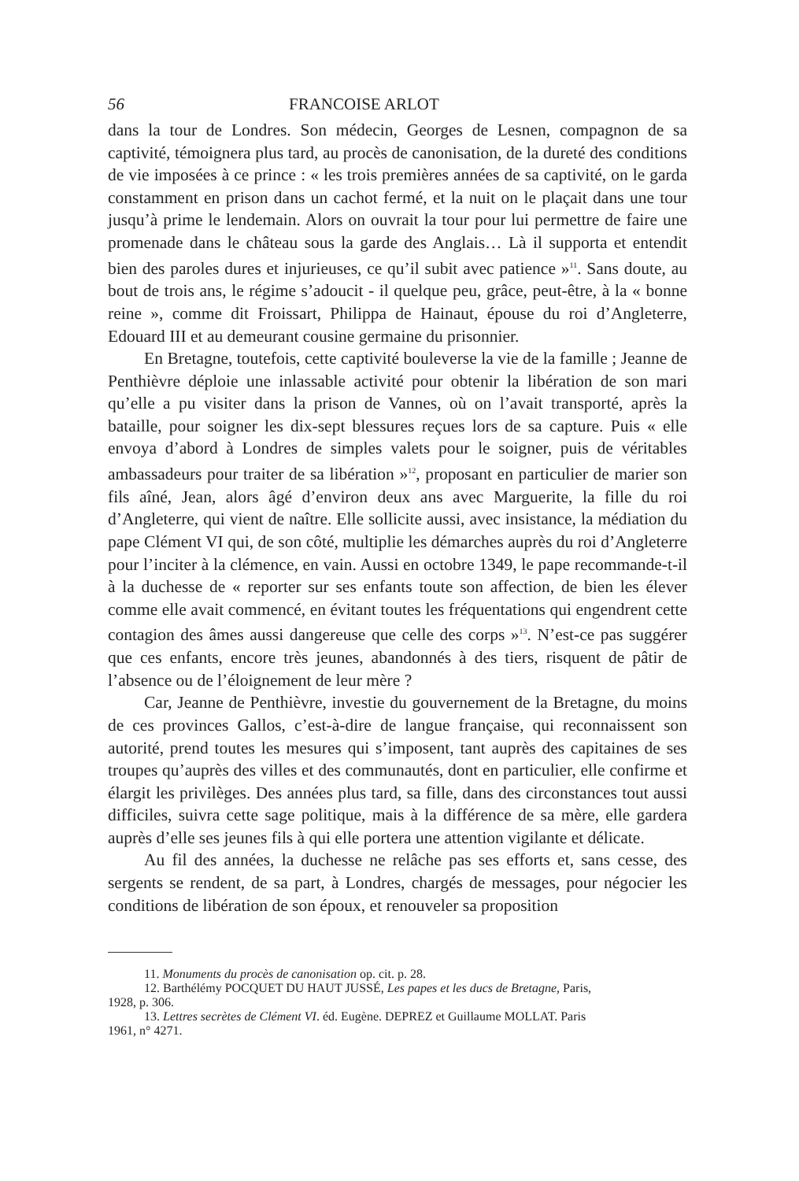56 FRANCOISE ARLOT
dans la tour de Londres. Son médecin, Georges de Lesnen, compagnon de sa captivité, témoignera plus tard, au procès de canonisation, de la dureté des conditions de vie imposées à ce prince : « les trois premières années de sa captivité, on le garda constamment en prison dans un cachot fermé, et la nuit on le plaçait dans une tour jusqu’à prime le lendemain. Alors on ouvrait la tour pour lui permettre de faire une promenade dans le château sous la garde des Anglais… Là il supporta et entendit bien des paroles dures et injurieuses, ce qu’il subit avec patience »<sup>11</sup>. Sans doute, au bout de trois ans, le régime s’adoucit - il quelque peu, grâce, peut-être, à la « bonne reine », comme dit Froissart, Philippa de Hainaut, épouse du roi d’Angleterre, Edouard III et au demeurant cousine germaine du prisonnier.
En Bretagne, toutefois, cette captivité bouleverse la vie de la famille ; Jeanne de Penthièvre déploie une inlassable activité pour obtenir la libération de son mari qu’elle a pu visiter dans la prison de Vannes, où on l’avait transporté, après la bataille, pour soigner les dix-sept blessures reçues lors de sa capture. Puis « elle envoya d’abord à Londres de simples valets pour le soigner, puis de véritables ambassadeurs pour traiter de sa libération »<sup>12</sup>, proposant en particulier de marier son fils aîné, Jean, alors âgé d’environ deux ans avec Marguerite, la fille du roi d’Angleterre, qui vient de naître. Elle sollicite aussi, avec insistance, la médiation du pape Clément VI qui, de son côté, multiplie les démarches auprès du roi d’Angleterre pour l’inciter à la clémence, en vain. Aussi en octobre 1349, le pape recommande-t-il à la duchesse de « reporter sur ses enfants toute son affection, de bien les élever comme elle avait commencé, en évitant toutes les fréquentations qui engendrent cette contagion des âmes aussi dangereuse que celle des corps »<sup>13</sup>. N’est-ce pas suggérer que ces enfants, encore très jeunes, abandonnés à des tiers, risquent de pâtir de l’absence ou de l’éloignement de leur mère ?
Car, Jeanne de Penthièvre, investie du gouvernement de la Bretagne, du moins de ces provinces Gallos, c’est-à-dire de langue française, qui reconnaissent son autorité, prend toutes les mesures qui s’imposent, tant auprès des capitaines de ses troupes qu’auprès des villes et des communautés, dont en particulier, elle confirme et élargit les privilèges. Des années plus tard, sa fille, dans des circonstances tout aussi difficiles, suivra cette sage politique, mais à la différence de sa mère, elle gardera auprès d’elle ses jeunes fils à qui elle portera une attention vigilante et délicate.
Au fil des années, la duchesse ne relâche pas ses efforts et, sans cesse, des sergents se rendent, de sa part, à Londres, chargés de messages, pour négocier les conditions de libération de son époux, et renouveler sa proposition
11. Monuments du procès de canonisation op. cit. p. 28.
12. Barthélémy POCQUET DU HAUT JUSSÉ, Les papes et les ducs de Bretagne, Paris,
1928, p. 306.
13. Lettres secrètes de Clément VI. éd. Eugène. DEPREZ et Guillaume MOLLAT. Paris
1961, n° 4271.